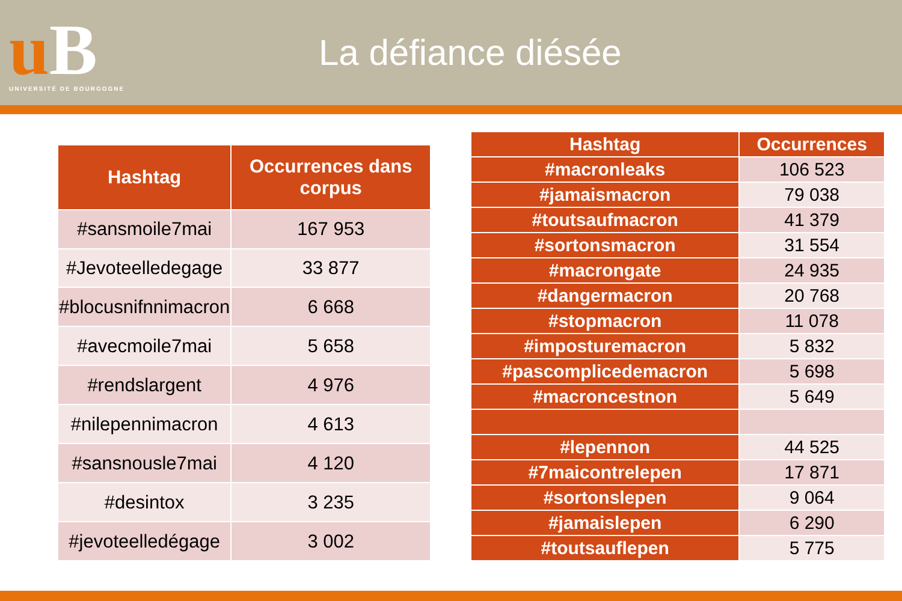uB
UNIVERSITÉ DE BOURGOGNE
La défiance diésée
| Hashtag | Occurrences dans corpus |
| --- | --- |
| #sansmoile7mai | 167 953 |
| #Jevoteelledegage | 33 877 |
| #blocusnifnnimacron | 6 668 |
| #avecmoile7mai | 5 658 |
| #rendslargent | 4 976 |
| #nilepennimacron | 4 613 |
| #sansnousle7mai | 4 120 |
| #desintox | 3 235 |
| #jevoteelledégage | 3 002 |
| Hashtag | Occurrences |
| --- | --- |
| #macronleaks | 106 523 |
| #jamaismacron | 79 038 |
| #toutsaufmacron | 41 379 |
| #sortonsmacron | 31 554 |
| #macrongate | 24 935 |
| #dangermacron | 20 768 |
| #stopmacron | 11 078 |
| #imposturemacron | 5 832 |
| #pascomplicedemacron | 5 698 |
| #macroncestnon | 5 649 |
| #lepennon | 44 525 |
| #7maicontrelepen | 17 871 |
| #sortonslepen | 9 064 |
| #jamaislepen | 6 290 |
| #toutsauflepen | 5 775 |